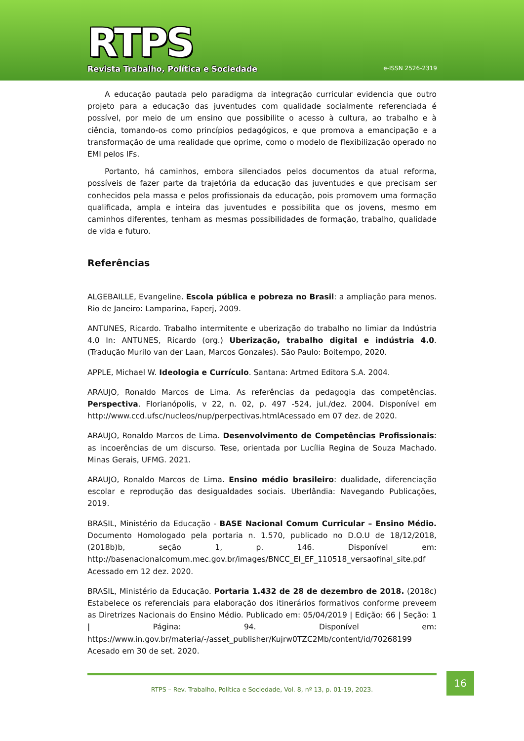RTPS
Revista Trabalho, Política e Sociedade
e-ISSN 2526-2319
A educação pautada pelo paradigma da integração curricular evidencia que outro projeto para a educação das juventudes com qualidade socialmente referenciada é possível, por meio de um ensino que possibilite o acesso à cultura, ao trabalho e à ciência, tomando-os como princípios pedagógicos, e que promova a emancipação e a transformação de uma realidade que oprime, como o modelo de flexibilização operado no EMI pelos IFs.
Portanto, há caminhos, embora silenciados pelos documentos da atual reforma, possíveis de fazer parte da trajetória da educação das juventudes e que precisam ser conhecidos pela massa e pelos profissionais da educação, pois promovem uma formação qualificada, ampla e inteira das juventudes e possibilita que os jovens, mesmo em caminhos diferentes, tenham as mesmas possibilidades de formação, trabalho, qualidade de vida e futuro.
Referências
ALGEBAILLE, Evangeline. Escola pública e pobreza no Brasil: a ampliação para menos. Rio de Janeiro: Lamparina, Faperj, 2009.
ANTUNES, Ricardo. Trabalho intermitente e uberização do trabalho no limiar da Indústria 4.0 In: ANTUNES, Ricardo (org.) Uberização, trabalho digital e indústria 4.0. (Tradução Murilo van der Laan, Marcos Gonzales). São Paulo: Boitempo, 2020.
APPLE, Michael W. Ideologia e Currículo. Santana: Artmed Editora S.A. 2004.
ARAUJO, Ronaldo Marcos de Lima. As referências da pedagogia das competências. Perspectiva. Florianópolis, v 22, n. 02, p. 497 -524, jul./dez. 2004. Disponível em http://www.ccd.ufsc/nucleos/nup/perpectivas.html Acessado em 07 dez. de 2020.
ARAUJO, Ronaldo Marcos de Lima. Desenvolvimento de Competências Profissionais: as incoerências de um discurso. Tese, orientada por Lucília Regina de Souza Machado. Minas Gerais, UFMG. 2021.
ARAUJO, Ronaldo Marcos de Lima. Ensino médio brasileiro: dualidade, diferenciação escolar e reprodução das desigualdades sociais. Uberlândia: Navegando Publicações, 2019.
BRASIL, Ministério da Educação - BASE Nacional Comum Curricular – Ensino Médio. Documento Homologado pela portaria n. 1.570, publicado no D.O.U de 18/12/2018, (2018b)b, seção 1, p. 146. Disponível em: http://basenacionalcomum.mec.gov.br/images/BNCC_EI_EF_110518_versaofinal_site.pdf Acessado em 12 dez. 2020.
BRASIL, Ministério da Educação. Portaria 1.432 de 28 de dezembro de 2018. (2018c) Estabelece os referenciais para elaboração dos itinerários formativos conforme preveem as Diretrizes Nacionais do Ensino Médio. Publicado em: 05/04/2019 | Edição: 66 | Seção: 1 | Página: 94. Disponível em: https://www.in.gov.br/materia/-/asset_publisher/Kujrw0TZC2Mb/content/id/70268199 Acesado em 30 de set. 2020.
RTPS – Rev. Trabalho, Política e Sociedade, Vol. 8, nº 13, p. 01-19, 2023.
16